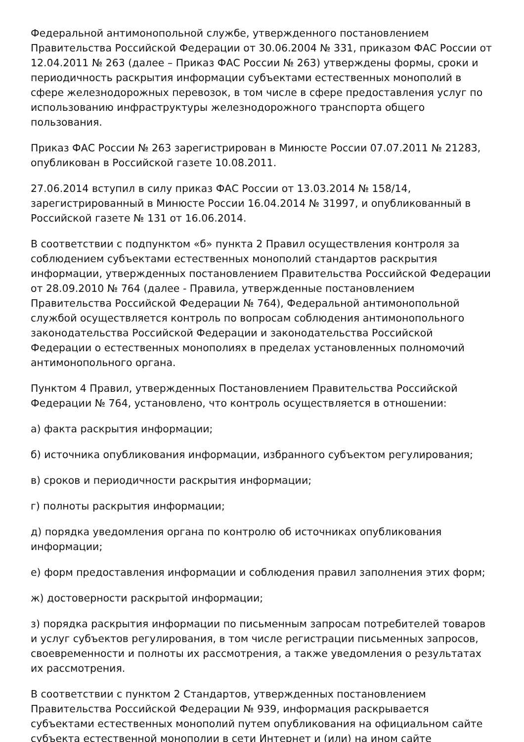Федеральной антимонопольной службе, утвержденного постановлением Правительства Российской Федерации от 30.06.2004 № 331, приказом ФАС России от 12.04.2011 № 263 (далее – Приказ ФАС России № 263) утверждены формы, сроки и периодичность раскрытия информации субъектами естественных монополий в сфере железнодорожных перевозок, в том числе в сфере предоставления услуг по использованию инфраструктуры железнодорожного транспорта общего пользования.
Приказ ФАС России № 263 зарегистрирован в Минюсте России 07.07.2011 № 21283, опубликован в Российской газете 10.08.2011.
27.06.2014 вступил в силу приказ ФАС России от 13.03.2014 № 158/14, зарегистрированный в Минюсте России 16.04.2014 № 31997, и опубликованный в Российской газете № 131 от 16.06.2014.
В соответствии с подпунктом «б» пункта 2 Правил осуществления контроля за соблюдением субъектами естественных монополий стандартов раскрытия информации, утвержденных постановлением Правительства Российской Федерации от 28.09.2010 № 764 (далее - Правила, утвержденные постановлением Правительства Российской Федерации № 764), Федеральной антимонопольной службой осуществляется контроль по вопросам соблюдения антимонопольного законодательства Российской Федерации и законодательства Российской Федерации о естественных монополиях в пределах установленных полномочий антимонопольного органа.
Пунктом 4 Правил, утвержденных Постановлением Правительства Российской Федерации № 764, установлено, что контроль осуществляется в отношении:
а) факта раскрытия информации;
б) источника опубликования информации, избранного субъектом регулирования;
в) сроков и периодичности раскрытия информации;
г) полноты раскрытия информации;
д) порядка уведомления органа по контролю об источниках опубликования информации;
е) форм предоставления информации и соблюдения правил заполнения этих форм;
ж) достоверности раскрытой информации;
з) порядка раскрытия информации по письменным запросам потребителей товаров и услуг субъектов регулирования, в том числе регистрации письменных запросов, своевременности и полноты их рассмотрения, а также уведомления о результатах их рассмотрения.
В соответствии с пунктом 2 Стандартов, утвержденных постановлением Правительства Российской Федерации № 939, информация раскрывается субъектами естественных монополий путем опубликования на официальном сайте субъекта естественной монополии в сети Интернет и (или) на ином сайте